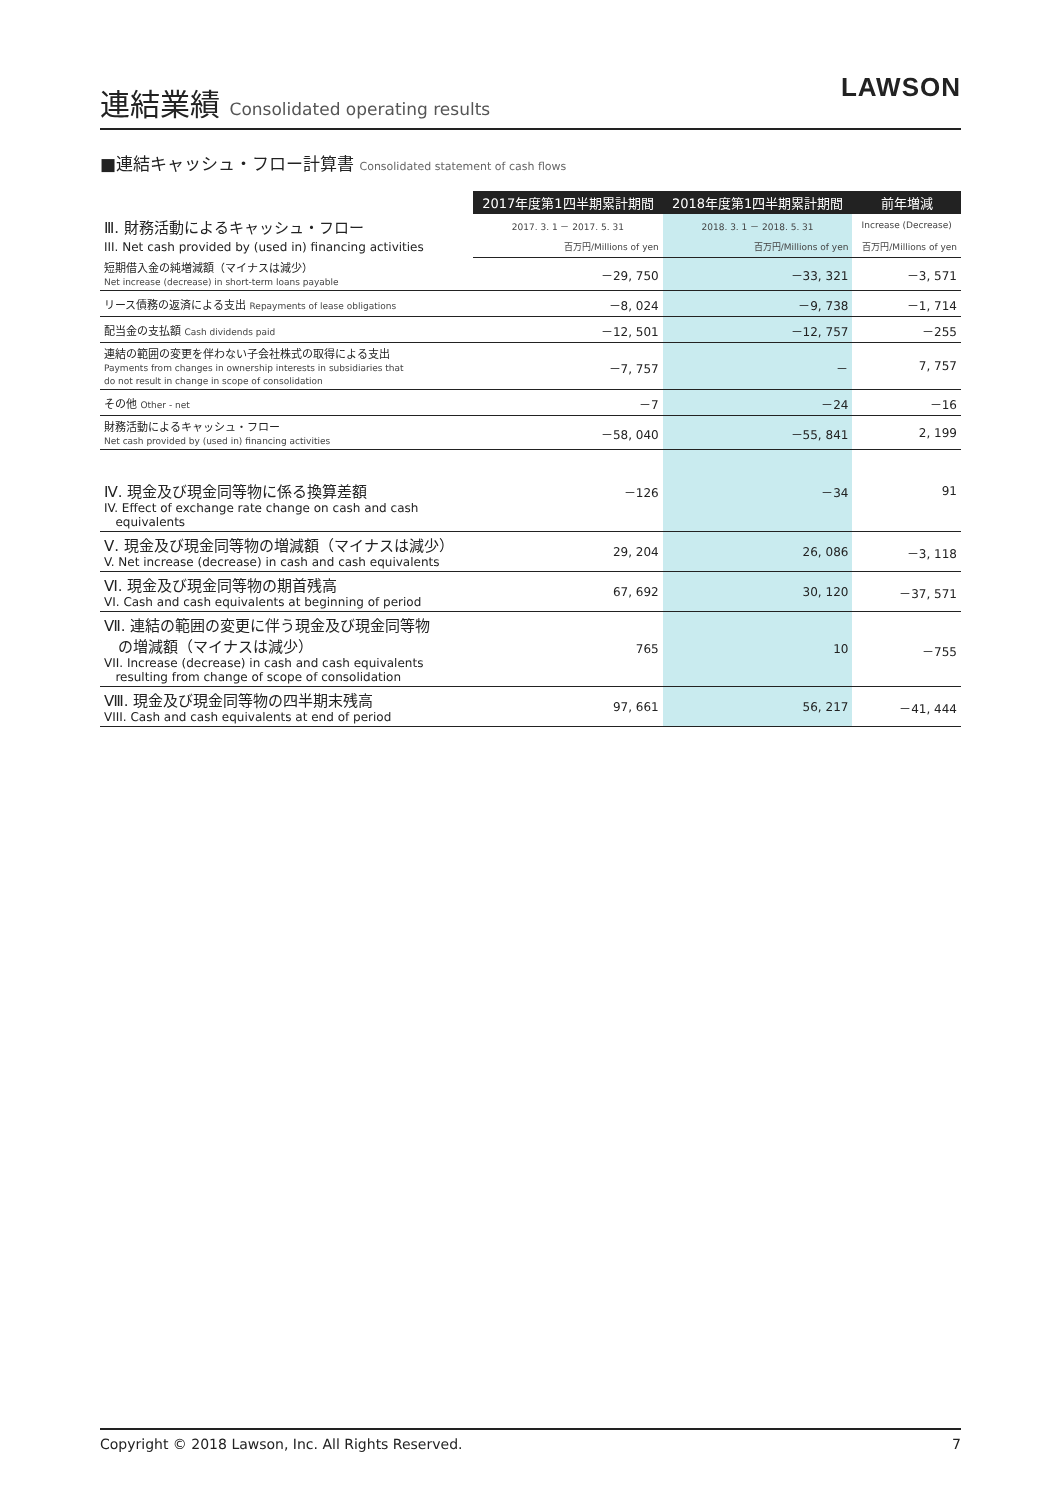連結業績 Consolidated operating results
LAWSON
■連結キャッシュ・フロー計算書 Consolidated statement of cash flows
| | 2017年度第1四半期累計期間 | 2018年度第1四半期累計期間 | 前年増減 |
| --- | --- | --- | --- |
| Ⅲ. 財務活動によるキャッシュ・フロー III. Net cash provided by (used in) financing activities | 2017. 3. 1 － 2017. 5. 31 | 2018. 3. 1 － 2018. 5. 31 | Increase (Decrease) |
| | 百万円/Millions of yen | 百万円/Millions of yen | 百万円/Millions of yen |
| 短期借入金の純増減額（マイナスは減少） Net increase (decrease) in short-term loans payable | －29, 750 | －33, 321 | －3, 571 |
| リース債務の返済による支出 Repayments of lease obligations | －8, 024 | －9, 738 | －1, 714 |
| 配当金の支払額 Cash dividends paid | －12, 501 | －12, 757 | －255 |
| 連結の範囲の変更を伴わない子会社株式の取得による支出 Payments from changes in ownership interests in subsidiaries that do not result in change in scope of consolidation | －7, 757 | － | 7, 757 |
| その他 Other - net | －7 | －24 | －16 |
| 財務活動によるキャッシュ・フロー Net cash provided by (used in) financing activities | －58, 040 | －55, 841 | 2, 199 |
| Ⅳ. 現金及び現金同等物に係る換算差額 IV. Effect of exchange rate change on cash and cash equivalents | －126 | －34 | 91 |
| Ⅴ. 現金及び現金同等物の増減額（マイナスは減少） V. Net increase (decrease) in cash and cash equivalents | 29, 204 | 26, 086 | －3, 118 |
| Ⅵ. 現金及び現金同等物の期首残高 VI. Cash and cash equivalents at beginning of period | 67, 692 | 30, 120 | －37, 571 |
| Ⅶ. 連結の範囲の変更に伴う現金及び現金同等物 の増減額（マイナスは減少） VII. Increase (decrease) in cash and cash equivalents resulting from change of scope of consolidation | 765 | 10 | －755 |
| Ⅷ. 現金及び現金同等物の四半期末残高 VIII. Cash and cash equivalents at end of period | 97, 661 | 56, 217 | －41, 444 |
Copyright © 2018 Lawson, Inc. All Rights Reserved. 7